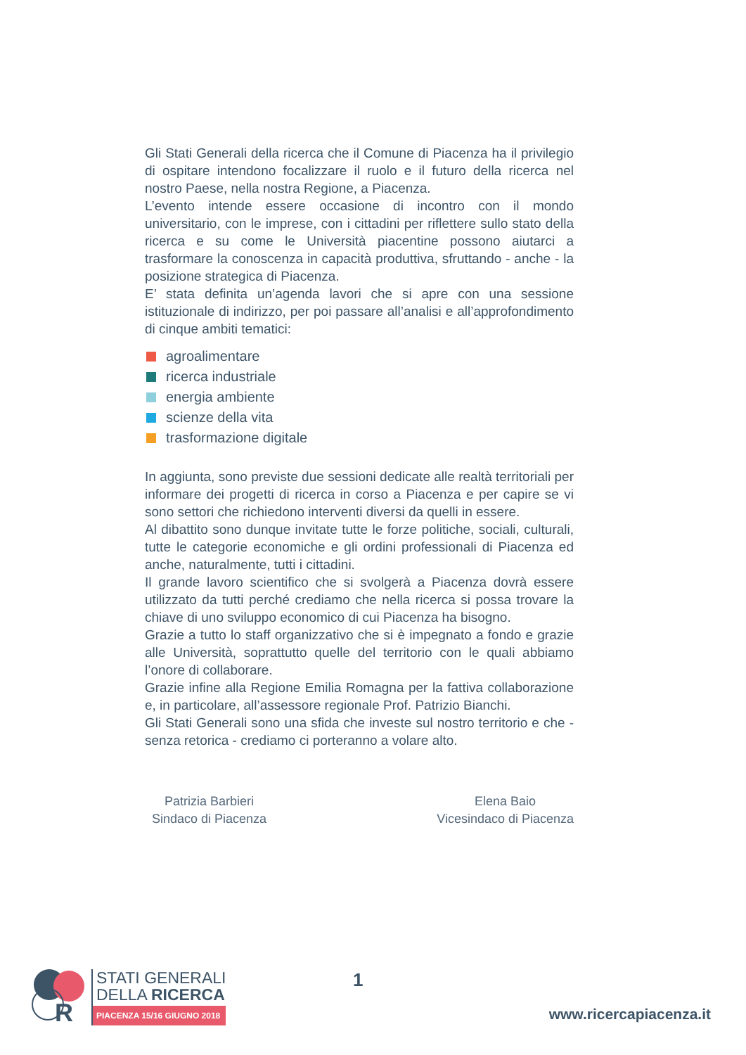Gli Stati Generali della ricerca che il Comune di Piacenza ha il privilegio di ospitare intendono focalizzare il ruolo e il futuro della ricerca nel nostro Paese, nella nostra Regione, a Piacenza.
L’evento intende essere occasione di incontro con il mondo universitario, con le imprese, con i cittadini per riflettere sullo stato della ricerca e su come le Università piacentine possono aiutarci a trasformare la conoscenza in capacità produttiva, sfruttando - anche - la posizione strategica di Piacenza.
E’ stata definita un’agenda lavori che si apre con una sessione istituzionale di indirizzo, per poi passare all’analisi e all’approfondimento di cinque ambiti tematici:
agroalimentare
ricerca industriale
energia ambiente
scienze della vita
trasformazione digitale
In aggiunta, sono previste due sessioni dedicate alle realtà territoriali per informare dei progetti di ricerca in corso a Piacenza e per capire se vi sono settori che richiedono interventi diversi da quelli in essere.
Al dibattito sono dunque invitate tutte le forze politiche, sociali, culturali, tutte le categorie economiche e gli ordini professionali di Piacenza ed anche, naturalmente, tutti i cittadini.
Il grande lavoro scientifico che si svolgerà a Piacenza dovrà essere utilizzato da tutti perché crediamo che nella ricerca si possa trovare la chiave di uno sviluppo economico di cui Piacenza ha bisogno.
Grazie a tutto lo staff organizzativo che si è impegnato a fondo e grazie alle Università, soprattutto quelle del territorio con le quali abbiamo l’onore di collaborare.
Grazie infine alla Regione Emilia Romagna per la fattiva collaborazione e, in particolare, all’assessore regionale Prof. Patrizio Bianchi.
Gli Stati Generali sono una sfida che investe sul nostro territorio e che - senza retorica - crediamo ci porteranno a volare alto.
Patrizia Barbieri
Sindaco di Piacenza
Elena Baio
Vicesindaco di Piacenza
R
STATI GENERALI
DELLA RICERCA
PIACENZA 15/16 GIUGNO 2018
1
www.ricercapiacenza.it